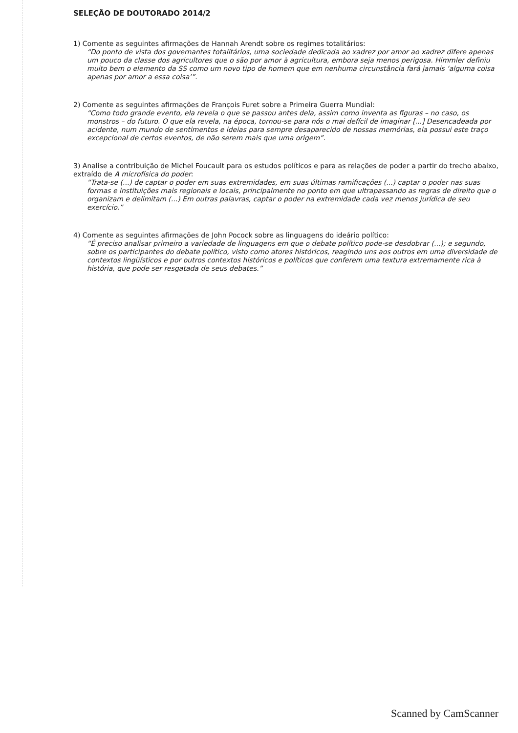SELEÇÃO DE DOUTORADO 2014/2
1) Comente as seguintes afirmações de Hannah Arendt sobre os regimes totalitários:
“Do ponto de vista dos governantes totalitários, uma sociedade dedicada ao xadrez por amor ao xadrez difere apenas um pouco da classe dos agricultores que o são por amor à agricultura, embora seja menos perigosa. Himmler definiu muito bem o elemento da SS como um novo tipo de homem que em nenhuma circunstância fará jamais ‘alguma coisa apenas por amor a essa coisa’”.
2) Comente as seguintes afirmações de François Furet sobre a Primeira Guerra Mundial:
“Como todo grande evento, ela revela o que se passou antes dela, assim como inventa as figuras – no caso, os monstros – do futuro. O que ela revela, na época, tornou-se para nós o mai defícil de imaginar [...] Desencadeada por acidente, num mundo de sentimentos e ideias para sempre desaparecido de nossas memórias, ela possui este traço excepcional de certos eventos, de não serem mais que uma origem”.
3) Analise a contribuição de Michel Foucault para os estudos políticos e para as relações de poder a partir do trecho abaixo, extraído de A microfísica do poder:
“Trata-se (...) de captar o poder em suas extremidades, em suas últimas ramificações (...) captar o poder nas suas formas e instituições mais regionais e locais, principalmente no ponto em que ultrapassando as regras de direito que o organizam e delimitam (...) Em outras palavras, captar o poder na extremidade cada vez menos jurídica de seu exercício.”
4) Comente as seguintes afirmações de John Pocock sobre as linguagens do ideário político:
“É preciso analisar primeiro a variedade de linguagens em que o debate político pode-se desdobrar (...); e segundo, sobre os participantes do debate político, visto como atores históricos, reagindo uns aos outros em uma diversidade de contextos lingüísticos e por outros contextos históricos e políticos que conferem uma textura extremamente rica à história, que pode ser resgatada de seus debates.”
Scanned by CamScanner